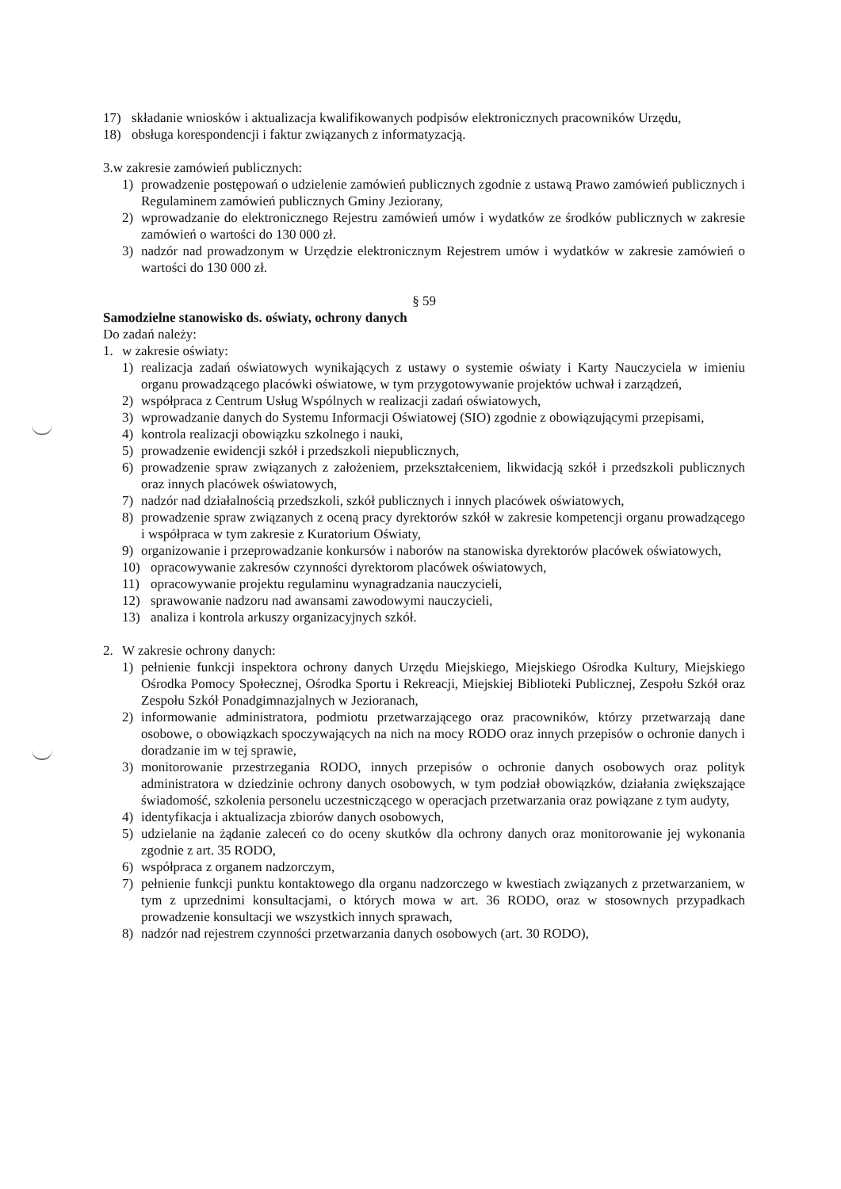17) składanie wniosków i aktualizacja kwalifikowanych podpisów elektronicznych pracowników Urzędu,
18) obsługa korespondencji i faktur związanych z informatyzacją.
3.w zakresie zamówień publicznych:
1) prowadzenie postępowań o udzielenie zamówień publicznych zgodnie z ustawą Prawo zamówień publicznych i Regulaminem zamówień publicznych Gminy Jeziorany,
2) wprowadzanie do elektronicznego Rejestru zamówień umów i wydatków ze środków publicznych w zakresie zamówień o wartości do 130 000 zł.
3) nadzór nad prowadzonym w Urzędzie elektronicznym Rejestrem umów i wydatków w zakresie zamówień o wartości do 130 000 zł.
§ 59
Samodzielne stanowisko ds. oświaty, ochrony danych
Do zadań należy:
1. w zakresie oświaty:
1) realizacja zadań oświatowych wynikających z ustawy o systemie oświaty i Karty Nauczyciela w imieniu organu prowadzącego placówki oświatowe, w tym przygotowywanie projektów uchwał i zarządzeń,
2) współpraca z Centrum Usług Wspólnych w realizacji zadań oświatowych,
3) wprowadzanie danych do Systemu Informacji Oświatowej (SIO) zgodnie z obowiązującymi przepisami,
4) kontrola realizacji obowiązku szkolnego i nauki,
5) prowadzenie ewidencji szkół i przedszkoli niepublicznych,
6) prowadzenie spraw związanych z założeniem, przekształceniem, likwidacją szkół i przedszkoli publicznych oraz innych placówek oświatowych,
7) nadzór nad działalnością przedszkoli, szkół publicznych i innych placówek oświatowych,
8) prowadzenie spraw związanych z oceną pracy dyrektorów szkół w zakresie kompetencji organu prowadzącego i współpraca w tym zakresie z Kuratorium Oświaty,
9) organizowanie i przeprowadzanie konkursów i naborów na stanowiska dyrektorów placówek oświatowych,
10) opracowywanie zakresów czynności dyrektorom placówek oświatowych,
11) opracowywanie projektu regulaminu wynagradzania nauczycieli,
12) sprawowanie nadzoru nad awansami zawodowymi nauczycieli,
13) analiza i kontrola arkuszy organizacyjnych szkół.
2. W zakresie ochrony danych:
1) pełnienie funkcji inspektora ochrony danych Urzędu Miejskiego, Miejskiego Ośrodka Kultury, Miejskiego Ośrodka Pomocy Społecznej, Ośrodka Sportu i Rekreacji, Miejskiej Biblioteki Publicznej, Zespołu Szkół oraz Zespołu Szkół Ponadgimnazjalnych w Jezioranach,
2) informowanie administratora, podmiotu przetwarzającego oraz pracowników, którzy przetwarzają dane osobowe, o obowiązkach spoczywających na nich na mocy RODO oraz innych przepisów o ochronie danych i doradzanie im w tej sprawie,
3) monitorowanie przestrzegania RODO, innych przepisów o ochronie danych osobowych oraz polityk administratora w dziedzinie ochrony danych osobowych, w tym podział obowiązków, działania zwiększające świadomość, szkolenia personelu uczestniczącego w operacjach przetwarzania oraz powiązane z tym audyty,
4) identyfikacja i aktualizacja zbiorów danych osobowych,
5) udzielanie na żądanie zaleceń co do oceny skutków dla ochrony danych oraz monitorowanie jej wykonania zgodnie z art. 35 RODO,
6) współpraca z organem nadzorczym,
7) pełnienie funkcji punktu kontaktowego dla organu nadzorczego w kwestiach związanych z przetwarzaniem, w tym z uprzednimi konsultacjami, o których mowa w art. 36 RODO, oraz w stosownych przypadkach prowadzenie konsultacji we wszystkich innych sprawach,
8) nadzór nad rejestrem czynności przetwarzania danych osobowych (art. 30 RODO),